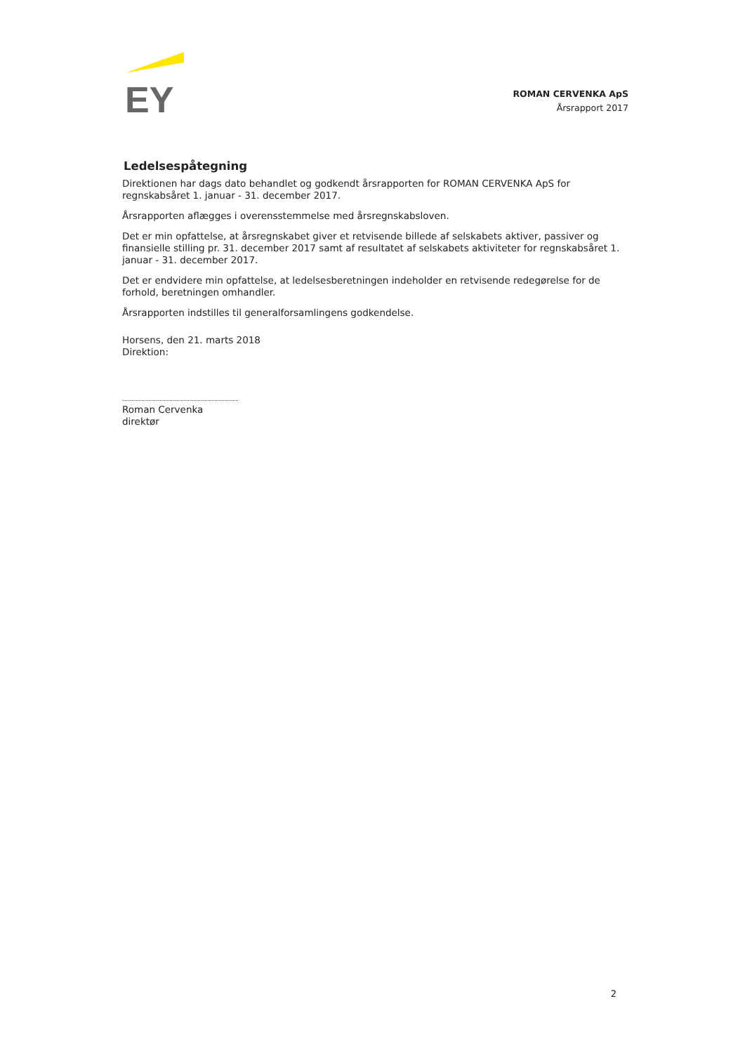EY
ROMAN CERVENKA ApS
Årsrapport 2017
Ledelsespåtegning
Direktionen har dags dato behandlet og godkendt årsrapporten for ROMAN CERVENKA ApS for regnskabsåret 1. januar - 31. december 2017.
Årsrapporten aflægges i overensstemmelse med årsregnskabsloven.
Det er min opfattelse, at årsregnskabet giver et retvisende billede af selskabets aktiver, passiver og finansielle stilling pr. 31. december 2017 samt af resultatet af selskabets aktiviteter for regnskabsåret 1. januar - 31. december 2017.
Det er endvidere min opfattelse, at ledelsesberetningen indeholder en retvisende redegørelse for de forhold, beretningen omhandler.
Årsrapporten indstilles til generalforsamlingens godkendelse.
Horsens, den 21. marts 2018
Direktion:
Roman Cervenka
direktør
2